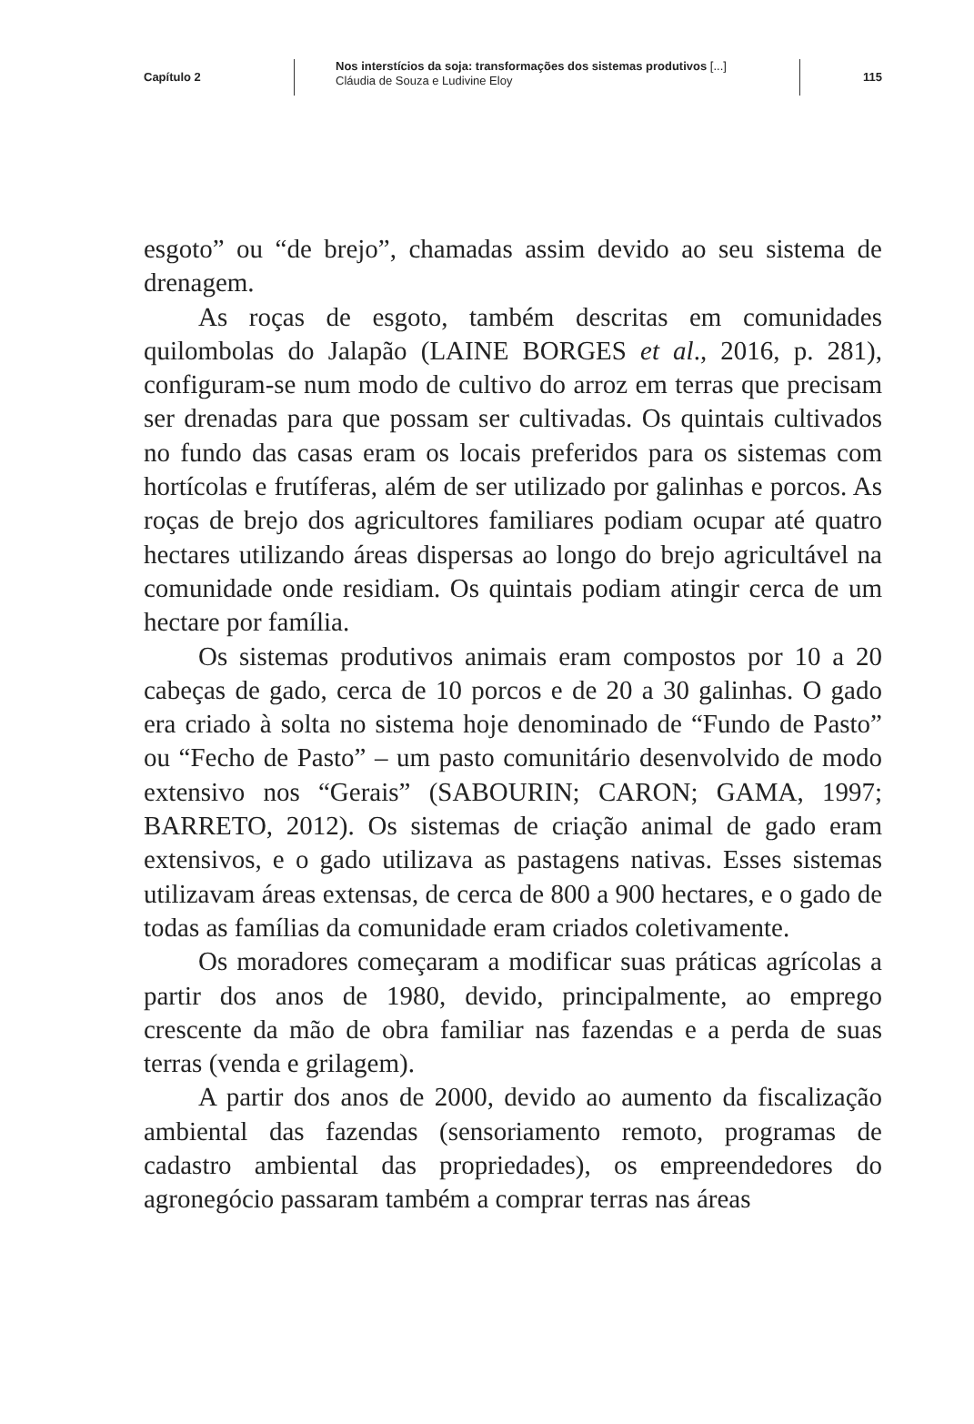Capítulo 2
Nos interstícios da soja: transformações dos sistemas produtivos [...]
Cláudia de Souza e Ludivine Eloy
115
esgoto” ou “de brejo”, chamadas assim devido ao seu sistema de drenagem.
As roças de esgoto, também descritas em comunidades quilombolas do Jalapão (LAINE BORGES et al., 2016, p. 281), configuram-se num modo de cultivo do arroz em terras que precisam ser drenadas para que possam ser cultivadas. Os quintais cultivados no fundo das casas eram os locais preferidos para os sistemas com hortícolas e frutíferas, além de ser utilizado por galinhas e porcos. As roças de brejo dos agricultores familiares podiam ocupar até quatro hectares utilizando áreas dispersas ao longo do brejo agricultável na comunidade onde residiam. Os quintais podiam atingir cerca de um hectare por família.
Os sistemas produtivos animais eram compostos por 10 a 20 cabeças de gado, cerca de 10 porcos e de 20 a 30 galinhas. O gado era criado à solta no sistema hoje denominado de “Fundo de Pasto” ou “Fecho de Pasto” – um pasto comunitário desenvolvido de modo extensivo nos “Gerais” (SABOURIN; CARON; GAMA, 1997; BARRETO, 2012). Os sistemas de criação animal de gado eram extensivos, e o gado utilizava as pastagens nativas. Esses sistemas utilizavam áreas extensas, de cerca de 800 a 900 hectares, e o gado de todas as famílias da comunidade eram criados coletivamente.
Os moradores começaram a modificar suas práticas agrícolas a partir dos anos de 1980, devido, principalmente, ao emprego crescente da mão de obra familiar nas fazendas e a perda de suas terras (venda e grilagem).
A partir dos anos de 2000, devido ao aumento da fiscalização ambiental das fazendas (sensoriamento remoto, programas de cadastro ambiental das propriedades), os empreendedores do agronegócio passaram também a comprar terras nas áreas